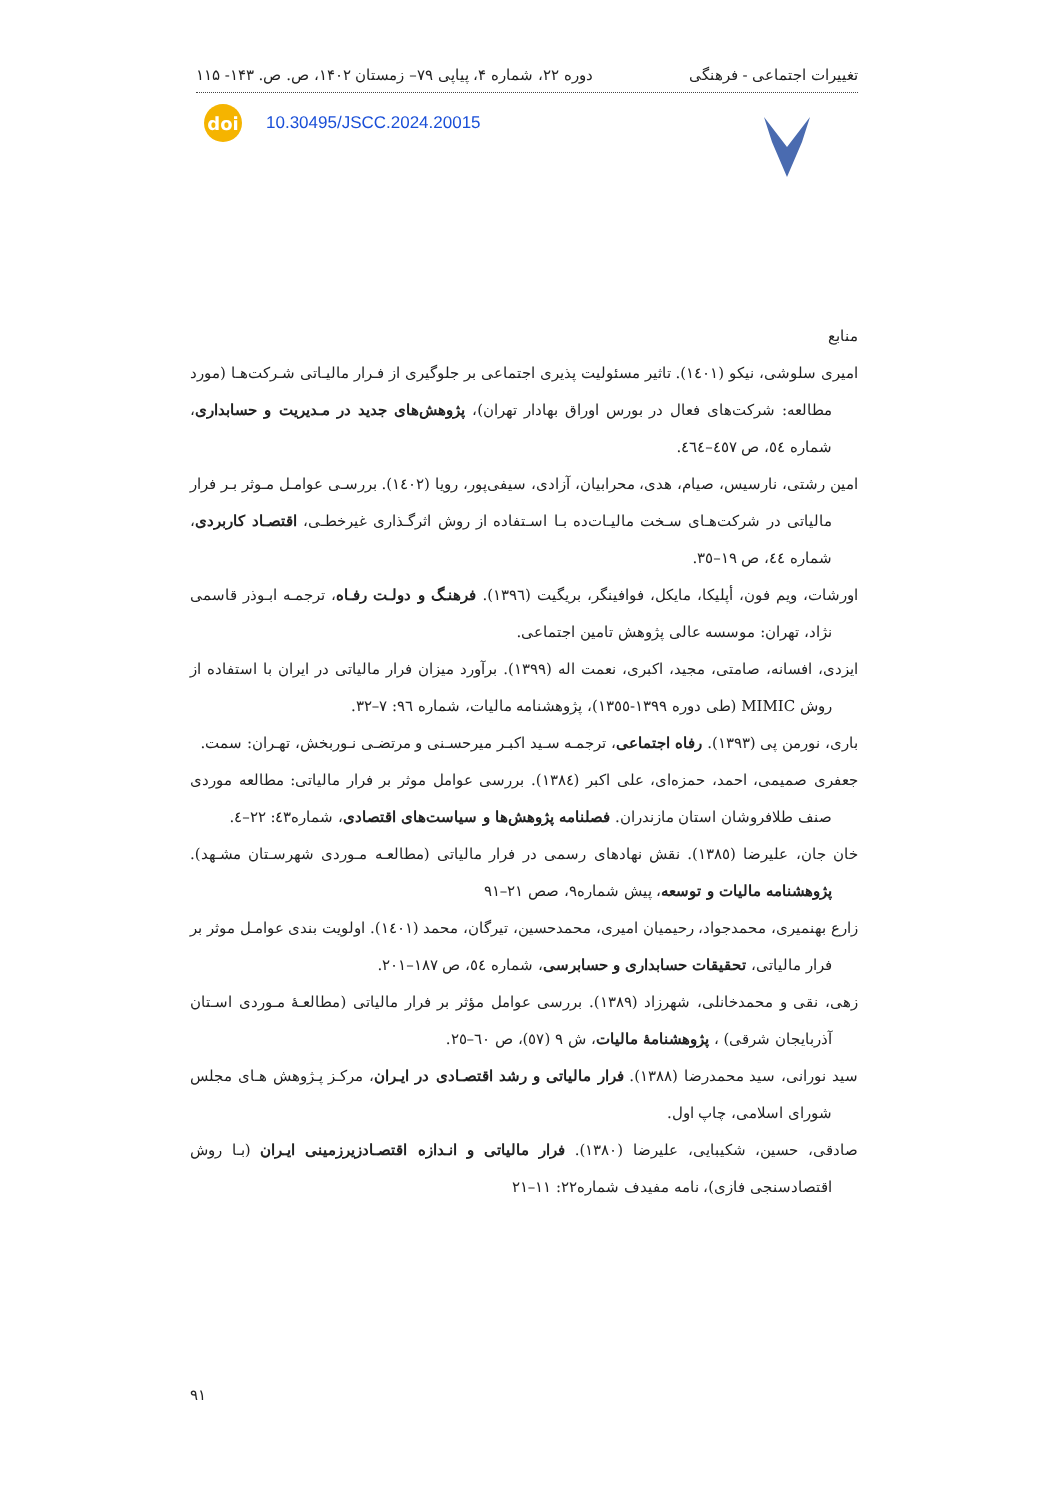تغییرات اجتماعی - فرهنگی دوره ۲۲، شماره ۴، پیاپی ۷۹– زمستان ۱۴۰۲، ص. ص. ۱۴۳- ۱۱۵
doi
10.30495/JSCC.2024.20015
منابع
امیری سلوشی، نیکو (۱٤۰۱). تاثیر مسئولیت پذیری اجتماعی بر جلوگیری از فـرار مالیـاتی شـرکت‌هـا (مورد مطالعه: شرکت‌های فعال در بورس اوراق بهادار تهران)، پژوهش‌های جدید در مـدیریت و حسابداری، شماره ٥٤، ص ٤٥٧–٤٦٤.
امین رشتی، نارسیس، صیام، هدی، محرابیان، آزادی، سیفی‌پور، رویا (۱٤۰۲). بررسـی عوامـل مـوثر بـر فرار مالیاتی در شرکت‌هـای سـخت مالیـات‌ده بـا اسـتفاده از روش اثرگـذاری غیرخطـی، اقتصـاد کاربردی، شماره ٤٤، ص ۱۹–۳٥.
اورشات، ویم فون، أپلیکا، مایکل، فوافینگر، بریگیت (۱۳۹٦). فرهنـگ و دولـت رفـاه، ترجمـه ابـوذر قاسمی نژاد، تهران: موسسه عالی پژوهش تامین اجتماعی.
ایزدی، افسانه، صامتی، مجید، اکبری، نعمت اله (۱۳۹۹). برآورد میزان فرار مالیاتی در ایران با استفاده از روش MIMIC (طی دوره ۱۳۹۹-۱۳٥٥)، پژوهشنامه مالیات، شماره ۹٦: ۷–۳۲.
باری، نورمن پی (۱۳۹۳). رفاه اجتماعی، ترجمـه سـید اکبـر میرحسـنی و مرتضـی نـوربخش، تهـران: سمت.
جعفری صمیمی، احمد، حمزه‌ای، علی اکبر (۱۳۸٤). بررسی عوامل موثر بر فرار مالیاتی: مطالعه موردی صنف طلافروشان استان مازندران. فصلنامه پژوهش‌ها و سیاست‌های اقتصادی، شماره٤۳: ۲۲–٤.
خان جان، علیرضا (۱۳۸٥). نقش نهادهای رسمی در فرار مالیاتی (مطالعـه مـوردی شهرسـتان مشـهد). پژوهشنامه مالیات و توسعه، پیش شماره۹، صص ۲۱–۹۱
زارع بهنمیری، محمدجواد، رحیمیان امیری، محمدحسین، تیرگان، محمد (۱٤۰۱). اولویت بندی عوامـل موثر بر فرار مالیاتی، تحقیقات حسابداری و حسابرسی، شماره ٥٤، ص ۱۸۷–۲۰۱.
زهی، نقی و محمدخانلی، شهرزاد (۱۳۸۹). بررسی عوامل مؤثر بر فرار مالیاتی (مطالعـۀ مـوردی اسـتان آذربایجان شرقی) ، پژوهشنامۀ مالیات، ش ۹ (٥۷)، ص ٦۰–۲٥.
سید نورانی، سید محمدرضا (۱۳۸۸). فرار مالیاتی و رشد اقتصـادی در ایـران، مرکـز پـژوهش هـای مجلس شورای اسلامی، چاپ اول.
صادقی، حسین، شکیبایی، علیرضا (۱۳۸۰). فرار مالیاتی و انـدازه اقتصـادزیرزمینی ایـران (بـا روش اقتصادسنجی فازی)، نامه مفیدف شماره۲۲: ۱۱–۲۱
۹۱